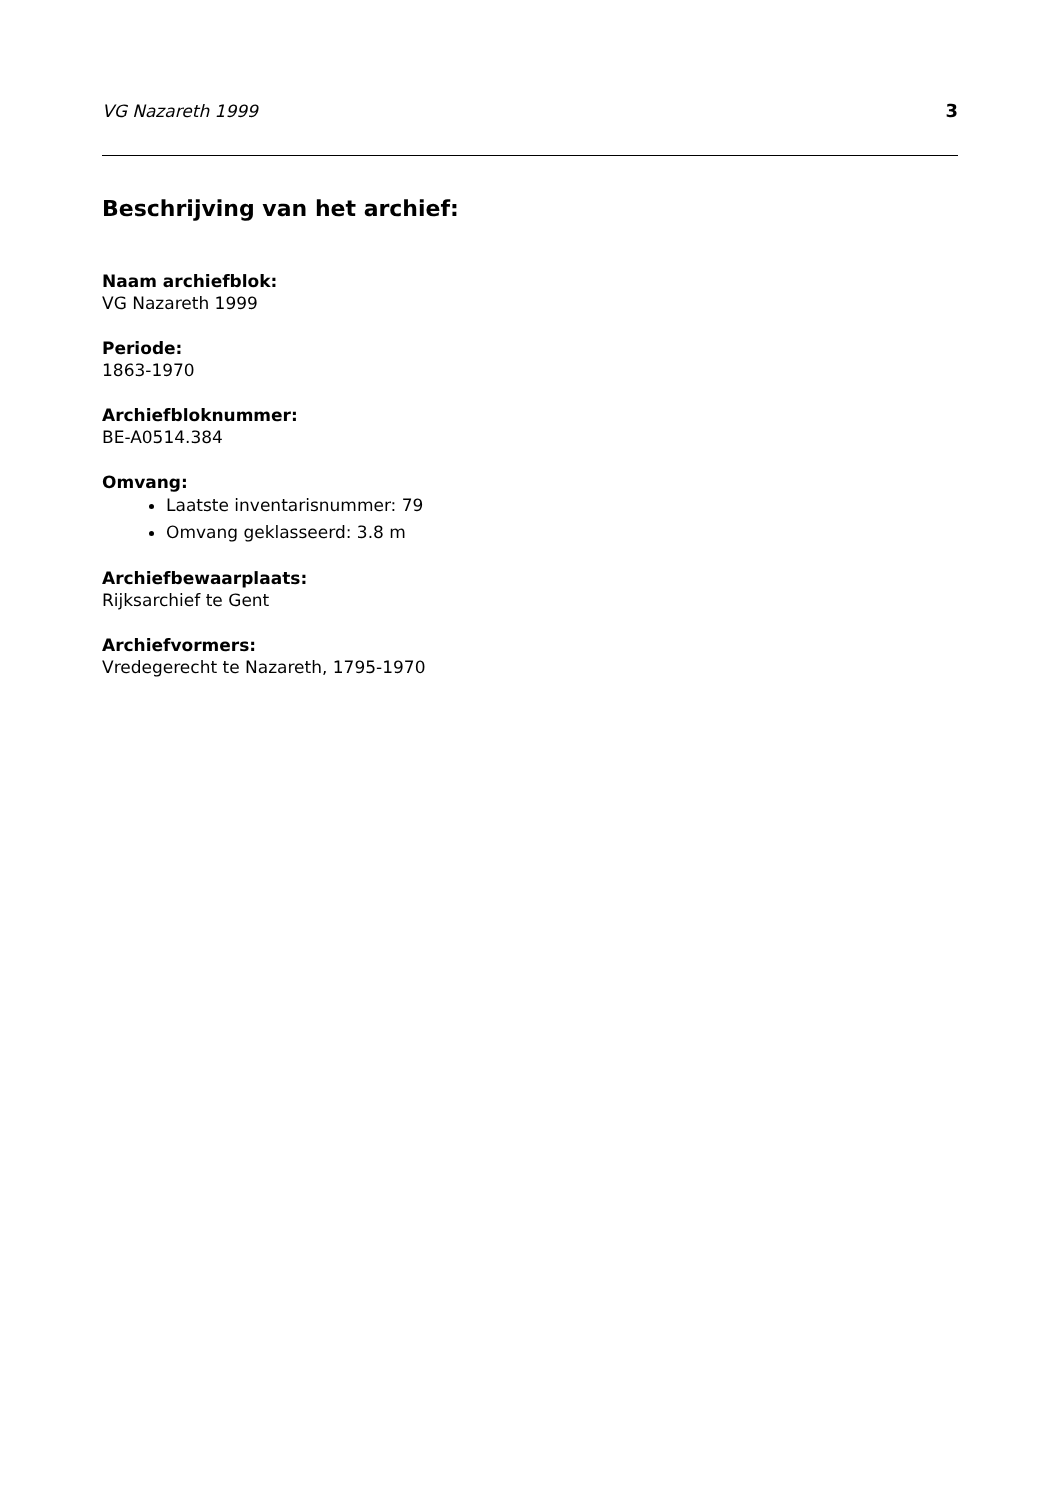VG Nazareth 1999 3
Beschrijving van het archief:
Naam archiefblok:
VG Nazareth 1999
Periode:
1863-1970
Archiefbloknummer:
BE-A0514.384
Omvang:
Laatste inventarisnummer: 79
Omvang geklasseerd: 3.8 m
Archiefbewaarplaats:
Rijksarchief te Gent
Archiefvormers:
Vredegerecht te Nazareth, 1795-1970